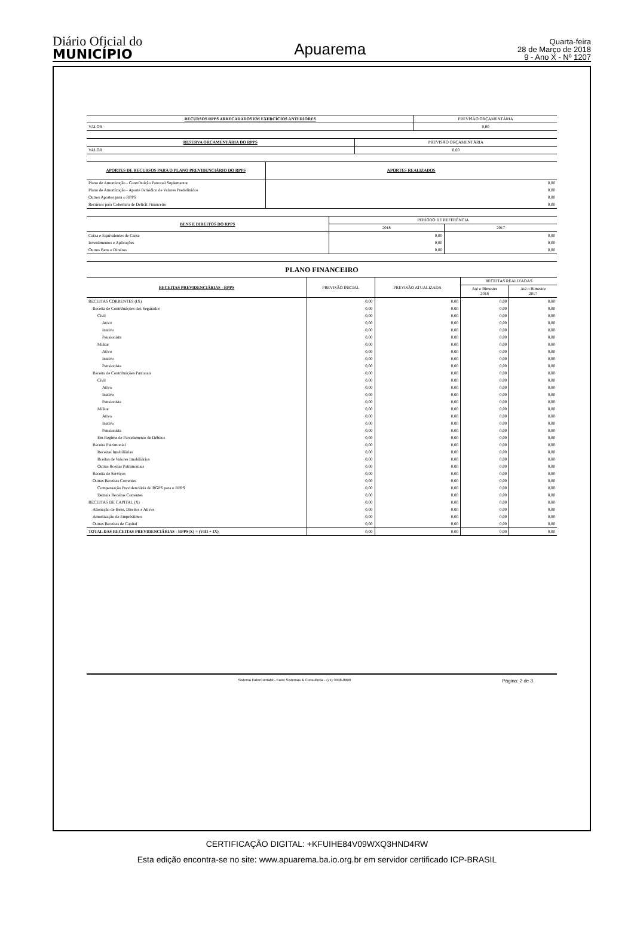Diário Oficial do
MUNICÍPIO
Apuarema
Quarta-feira
28 de Março de 2018
9 - Ano X - Nº 1207
| RECURSOS RPPS ARRECADADOS EM EXERCÍCIOS ANTERIORES | PREVISÃO ORÇAMENTÁRIA |
| VALOR | 0,00 |
| RESERVA ORÇAMENTÁRIA DO RPPS | PREVISÃO ORÇAMENTÁRIA |
| VALOR | 0,00 |
| APORTES DE RECURSOS PARA O PLANO PREVIDENCIÁRIO DO RPPS | APORTES REALIZADOS |
| Plano de Amortização - Contribuição Patronal Suplementar | 0,00 |
| Plano de Amortização - Aporte Periódico de Valores Predefinidos | 0,00 |
| Outros Aportes para o RPPS | 0,00 |
| Recursos para Cobertura de Déficit Financeiro | 0,00 |
| BENS E DIREITOS DO RPPS | PERÍODO DE REFERÊNCIA | |
| | 2018 | 2017 |
| Caixa e Equivalentes de Caixa | 0,00 | 0,00 |
| Investimentos e Aplicações | 0,00 | 0,00 |
| Outros Bens e Direitos | 0,00 | 0,00 |
PLANO FINANCEIRO
| RECEITAS PREVIDENCIÁRIAS - RPPS | PREVISÃO INICIAL | PREVISÃO ATUALIZADA | RECEITAS REALIZADAS | |
| | | | Até o Bimestre 2018 | Até o Bimestre 2017 |
| RECEITAS CORRENTES (IX) | 0,00 | 0,00 | 0,00 | 0,00 |
| Receita de Contribuições dos Segurados | 0,00 | 0,00 | 0,00 | 0,00 |
| Civil | 0,00 | 0,00 | 0,00 | 0,00 |
| Ativo | 0,00 | 0,00 | 0,00 | 0,00 |
| Inativo | 0,00 | 0,00 | 0,00 | 0,00 |
| Pensionista | 0,00 | 0,00 | 0,00 | 0,00 |
| Militar | 0,00 | 0,00 | 0,00 | 0,00 |
| Ativo | 0,00 | 0,00 | 0,00 | 0,00 |
| Inativo | 0,00 | 0,00 | 0,00 | 0,00 |
| Pensionista | 0,00 | 0,00 | 0,00 | 0,00 |
| Receita de Contribuições Patronais | 0,00 | 0,00 | 0,00 | 0,00 |
| Civil | 0,00 | 0,00 | 0,00 | 0,00 |
| Ativo | 0,00 | 0,00 | 0,00 | 0,00 |
| Inativo | 0,00 | 0,00 | 0,00 | 0,00 |
| Pensionista | 0,00 | 0,00 | 0,00 | 0,00 |
| Militar | 0,00 | 0,00 | 0,00 | 0,00 |
| Ativo | 0,00 | 0,00 | 0,00 | 0,00 |
| Inativo | 0,00 | 0,00 | 0,00 | 0,00 |
| Pensionista | 0,00 | 0,00 | 0,00 | 0,00 |
| Em Regime de Parcelamento de Débitos | 0,00 | 0,00 | 0,00 | 0,00 |
| Receita Patrimonial | 0,00 | 0,00 | 0,00 | 0,00 |
| Receitas Imobiliárias | 0,00 | 0,00 | 0,00 | 0,00 |
| Rceitas de Valores Imobiliários | 0,00 | 0,00 | 0,00 | 0,00 |
| Outras Rceitas Patrimoniais | 0,00 | 0,00 | 0,00 | 0,00 |
| Receita de Serviços | 0,00 | 0,00 | 0,00 | 0,00 |
| Outras Receitas Correntes | 0,00 | 0,00 | 0,00 | 0,00 |
| Compensação Previdenciária do RGPS para o RPPS | 0,00 | 0,00 | 0,00 | 0,00 |
| Demais Receitas Correntes | 0,00 | 0,00 | 0,00 | 0,00 |
| RECEITAS DE CAPITAL (X) | 0,00 | 0,00 | 0,00 | 0,00 |
| Alienação de Bens, Direitos e Ativos | 0,00 | 0,00 | 0,00 | 0,00 |
| Amortização de Empréstimos | 0,00 | 0,00 | 0,00 | 0,00 |
| Outras Receitas de Capital | 0,00 | 0,00 | 0,00 | 0,00 |
| TOTAL DAS RECEITAS PREVIDENCIÁRIAS - RPPS(X) = (VIII + IX) | 0,00 | 0,00 | 0,00 | 0,00 |
Sistema FatorContabil - Fator Sistemas & Consultoria - (71) 3038-8800 Página: 2 de 3
CERTIFICAÇÃO DIGITAL: +KFUIHE84V09WXQ3HND4RW
Esta edição encontra-se no site: www.apuarema.ba.io.org.br em servidor certificado ICP-BRASIL